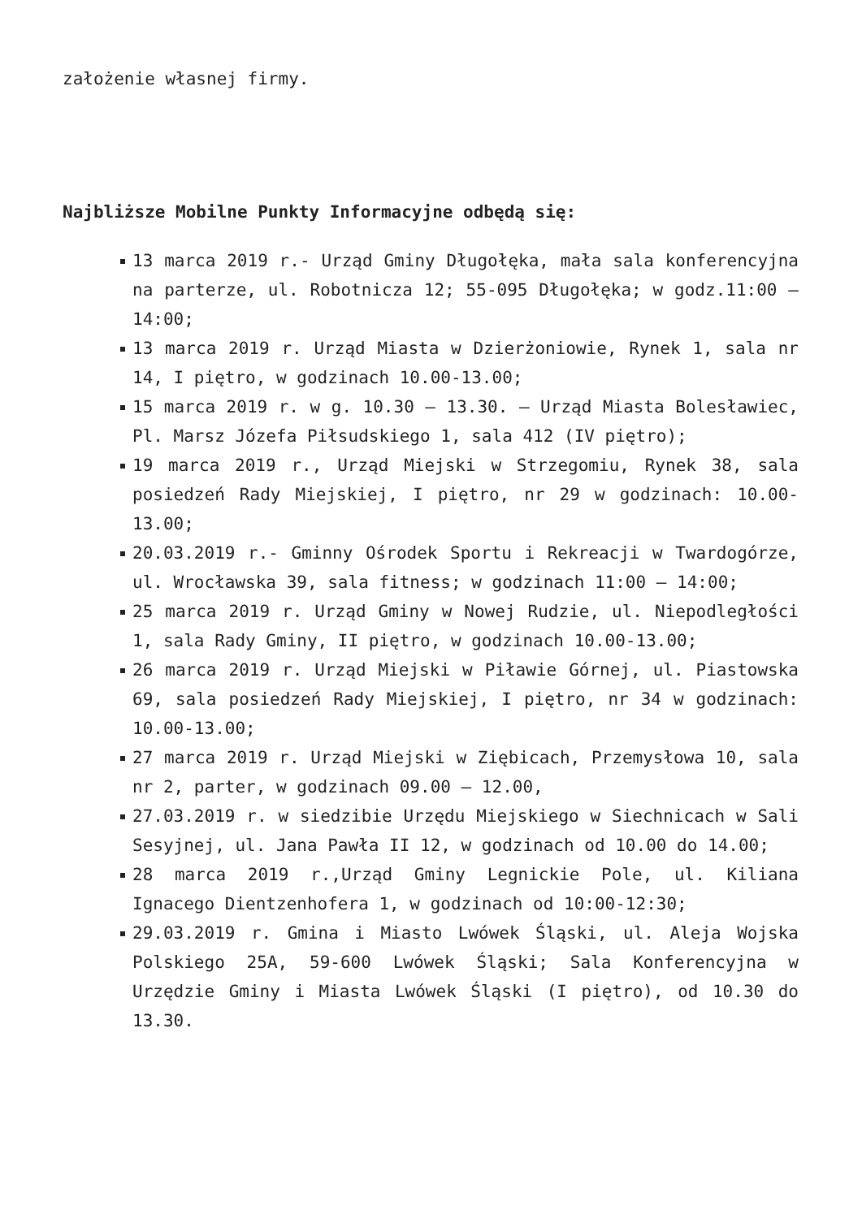założenie własnej firmy.
Najbliższe Mobilne Punkty Informacyjne odbędą się:
13 marca 2019 r.- Urząd Gminy Długołęka, mała sala konferencyjna na parterze, ul. Robotnicza 12; 55-095 Długołęka; w godz.11:00 – 14:00;
13 marca 2019 r. Urząd Miasta w Dzierżoniowie, Rynek 1, sala nr 14, I piętro, w godzinach 10.00-13.00;
15 marca 2019 r. w g. 10.30 – 13.30. – Urząd Miasta Bolesławiec, Pl. Marsz Józefa Piłsudskiego 1, sala 412 (IV piętro);
19 marca 2019 r., Urząd Miejski w Strzegomiu, Rynek 38, sala posiedzeń Rady Miejskiej, I piętro, nr 29 w godzinach: 10.00-13.00;
20.03.2019 r.- Gminny Ośrodek Sportu i Rekreacji w Twardogórze, ul. Wrocławska 39, sala fitness; w godzinach 11:00 – 14:00;
25 marca 2019 r. Urząd Gminy w Nowej Rudzie, ul. Niepodległości 1, sala Rady Gminy, II piętro, w godzinach 10.00-13.00;
26 marca 2019 r. Urząd Miejski w Piławie Górnej, ul. Piastowska 69, sala posiedzeń Rady Miejskiej, I piętro, nr 34 w godzinach: 10.00-13.00;
27 marca 2019 r. Urząd Miejski w Ziębicach, Przemysłowa 10, sala nr 2, parter, w godzinach 09.00 – 12.00,
27.03.2019 r. w siedzibie Urzędu Miejskiego w Siechnicach w Sali Sesyjnej, ul. Jana Pawła II 12, w godzinach od 10.00 do 14.00;
28 marca 2019 r.,Urząd Gminy Legnickie Pole, ul. Kiliana Ignacego Dientzenhofera 1, w godzinach od 10:00-12:30;
29.03.2019 r. Gmina i Miasto Lwówek Śląski, ul. Aleja Wojska Polskiego 25A, 59-600 Lwówek Śląski; Sala Konferencyjna w Urzędzie Gminy i Miasta Lwówek Śląski (I piętro), od 10.30 do 13.30.